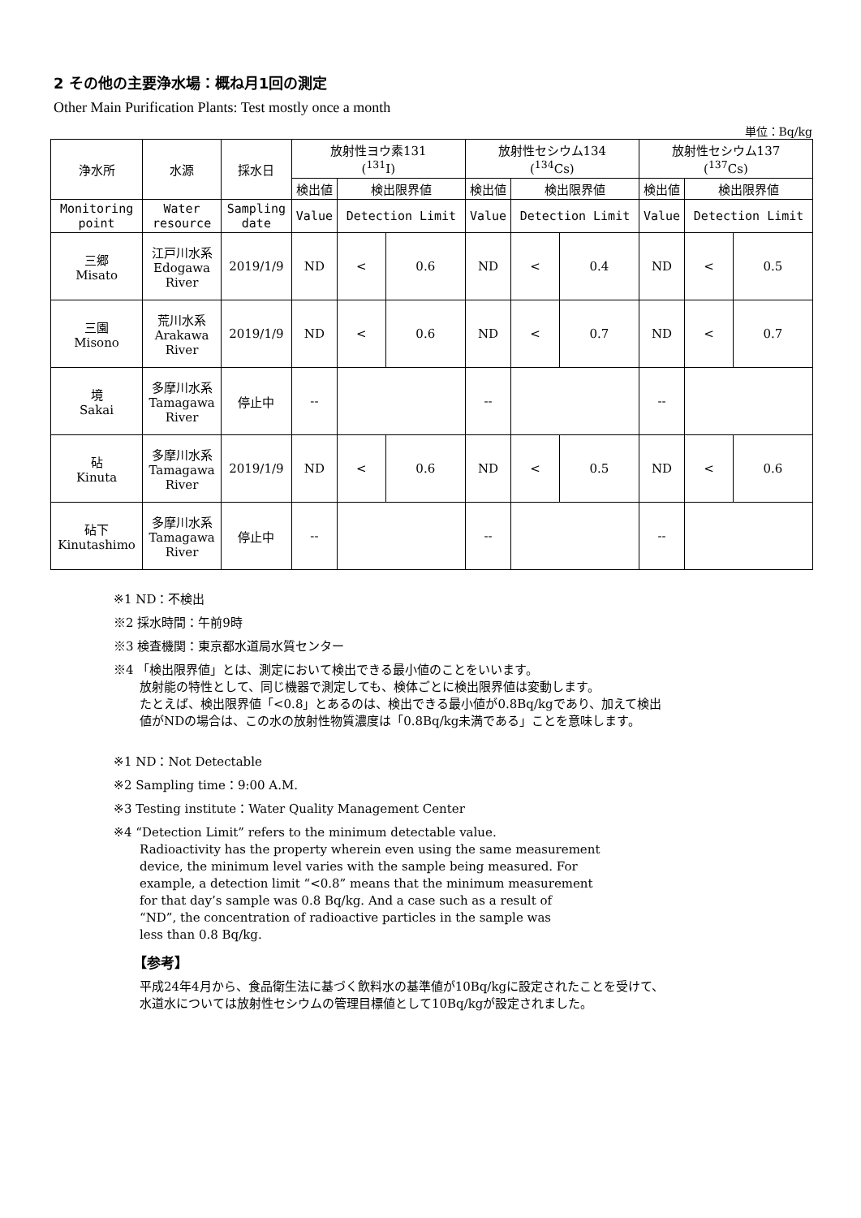2 その他の主要浄水場：概ね月1回の測定
Other Main Purification Plants: Test mostly once a month
単位：Bq/kg
| 浄水所 | 水源 | 採水日 | 放射性ヨウ素131 (<sup>131</sup>I) | | | 放射性セシウム134 (<sup>134</sup>Cs) | | | 放射性セシウム137 (<sup>137</sup>Cs) | | |
| --- | --- | --- | --- | --- | --- | --- | --- | --- | --- | --- | --- |
| | | | 検出値 | 検出限界値 | | 検出値 | 検出限界値 | | 検出値 | 検出限界値 | |
| Monitoring point | Water resource | Sampling date | Value | Detection Limit | | Value | Detection Limit | | Value | Detection Limit | |
| 三郷 Misato | 江戸川水系 Edogawa River | 2019/1/9 | ND | < | 0.6 | ND | < | 0.4 | ND | < | 0.5 |
| 三園 Misono | 荒川水系 Arakawa River | 2019/1/9 | ND | < | 0.6 | ND | < | 0.7 | ND | < | 0.7 |
| 境 Sakai | 多摩川水系 Tamagawa River | 停止中 | -- | | | -- | | | -- | | |
| 砧 Kinuta | 多摩川水系 Tamagawa River | 2019/1/9 | ND | < | 0.6 | ND | < | 0.5 | ND | < | 0.6 |
| 砧下 Kinutashimo | 多摩川水系 Tamagawa River | 停止中 | -- | | | -- | | | -- | | |
※1 ND：不検出
※2 採水時間：午前9時
※3 検査機関：東京都水道局水質センター
※4 「検出限界値」とは、測定において検出できる最小値のことをいいます。
放射能の特性として、同じ機器で測定しても、検体ごとに検出限界値は変動します。
たとえば、検出限界値「<0.8」とあるのは、検出できる最小値が0.8Bq/kgであり、加えて検出
値がNDの場合は、この水の放射性物質濃度は「0.8Bq/kg未満である」ことを意味します。
※1 ND：Not Detectable
※2 Sampling time：9:00 A.M.
※3 Testing institute：Water Quality Management Center
※4 “Detection Limit” refers to the minimum detectable value.
Radioactivity has the property wherein even using the same measurement
device, the minimum level varies with the sample being measured. For
example, a detection limit “<0.8” means that the minimum measurement
for that day’s sample was 0.8 Bq/kg. And a case such as a result of
“ND”, the concentration of radioactive particles in the sample was
less than 0.8 Bq/kg.
【参考】
平成24年4月から、食品衛生法に基づく飲料水の基準値が10Bq/kgに設定されたことを受けて、
水道水については放射性セシウムの管理目標値として10Bq/kgが設定されました。